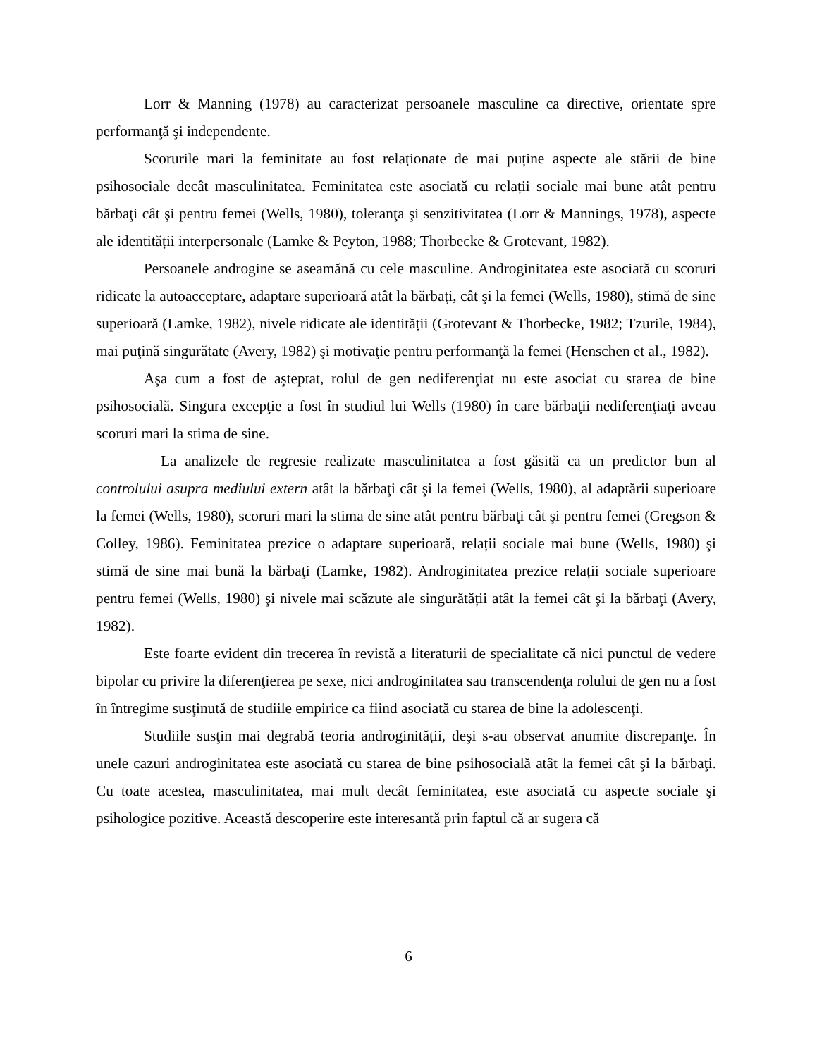Lorr & Manning (1978) au caracterizat persoanele masculine ca directive, orientate spre performanţă şi independente.
Scorurile mari la feminitate au fost relaționate de mai puține aspecte ale stării de bine psihosociale decât masculinitatea. Feminitatea este asociată cu relații sociale mai bune atât pentru bărbaţi cât şi pentru femei (Wells, 1980), toleranţa şi senzitivitatea (Lorr & Mannings, 1978), aspecte ale identității interpersonale (Lamke & Peyton, 1988; Thorbecke & Grotevant, 1982).
Persoanele androgine se aseamănă cu cele masculine. Androginitatea este asociată cu scoruri ridicate la autoacceptare, adaptare superioară atât la bărbaţi, cât şi la femei (Wells, 1980), stimă de sine superioară (Lamke, 1982), nivele ridicate ale identității (Grotevant & Thorbecke, 1982; Tzurile, 1984), mai puţină singurătate (Avery, 1982) şi motivaţie pentru performanţă la femei (Henschen et al., 1982).
Aşa cum a fost de aşteptat, rolul de gen nediferenţiat nu este asociat cu starea de bine psihosocială. Singura excepţie a fost în studiul lui Wells (1980) în care bărbaţii nediferenţiaţi aveau scoruri mari la stima de sine.
La analizele de regresie realizate masculinitatea a fost găsită ca un predictor bun al controlului asupra mediului extern atât la bărbaţi cât şi la femei (Wells, 1980), al adaptării superioare la femei (Wells, 1980), scoruri mari la stima de sine atât pentru bărbaţi cât şi pentru femei (Gregson & Colley, 1986). Feminitatea prezice o adaptare superioară, relații sociale mai bune (Wells, 1980) şi stimă de sine mai bună la bărbaţi (Lamke, 1982). Androginitatea prezice relații sociale superioare pentru femei (Wells, 1980) şi nivele mai scăzute ale singurătății atât la femei cât şi la bărbaţi (Avery, 1982).
Este foarte evident din trecerea în revistă a literaturii de specialitate că nici punctul de vedere bipolar cu privire la diferenţierea pe sexe, nici androginitatea sau transcendenţa rolului de gen nu a fost în întregime susţinută de studiile empirice ca fiind asociată cu starea de bine la adolescenţi.
Studiile susţin mai degrabă teoria androginității, deşi s-au observat anumite discrepanţe. În unele cazuri androginitatea este asociată cu starea de bine psihosocială atât la femei cât şi la bărbaţi. Cu toate acestea, masculinitatea, mai mult decât feminitatea, este asociată cu aspecte sociale şi psihologice pozitive. Această descoperire este interesantă prin faptul că ar sugera că
6